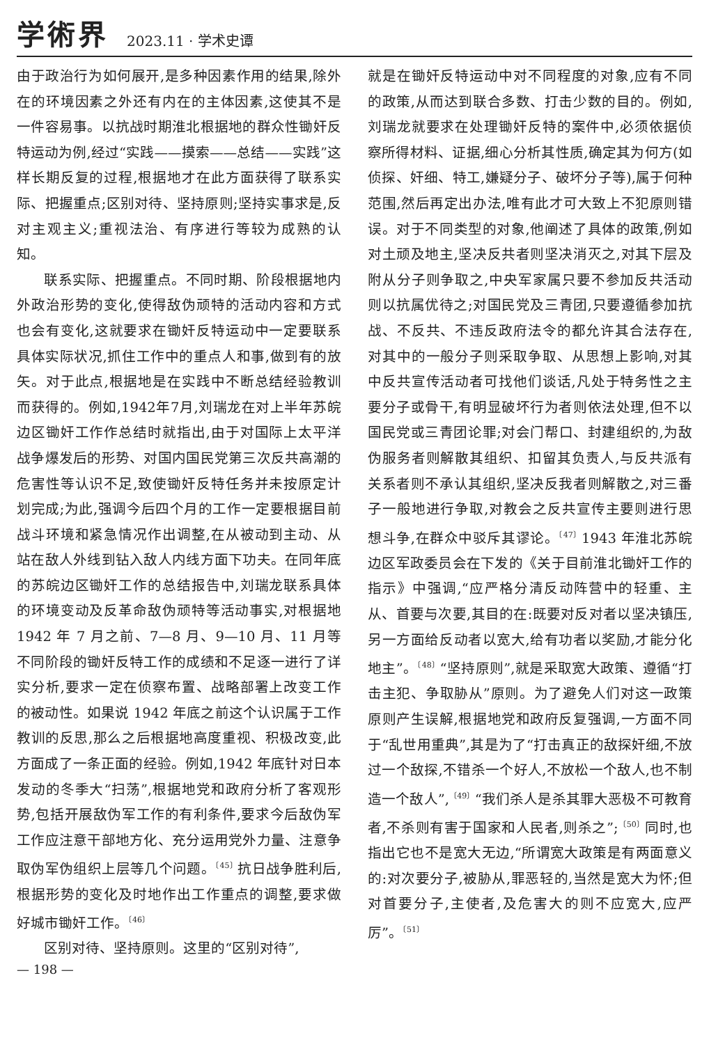学術界 2023.11 · 学术史谭
由于政治行为如何展开,是多种因素作用的结果,除外在的环境因素之外还有内在的主体因素,这使其不是一件容易事。以抗战时期淮北根据地的群众性锄奸反特运动为例,经过“实践——摸索——总结——实践”这样长期反复的过程,根据地才在此方面获得了联系实际、把握重点;区别对待、坚持原则;坚持实事求是,反对主观主义;重视法治、有序进行等较为成熟的认知。
联系实际、把握重点。不同时期、阶段根据地内外政治形势的变化,使得敌伪顽特的活动内容和方式也会有变化,这就要求在锄奸反特运动中一定要联系具体实际状况,抓住工作中的重点人和事,做到有的放矢。对于此点,根据地是在实践中不断总结经验教训而获得的。例如,1942年7月,刘瑞龙在对上半年苏皖边区锄奸工作作总结时就指出,由于对国际上太平洋战争爆发后的形势、对国内国民党第三次反共高潮的危害性等认识不足,致使锄奸反特任务并未按原定计划完成;为此,强调今后四个月的工作一定要根据目前战斗环境和紧急情况作出调整,在从被动到主动、从站在敌人外线到钻入敌人内线方面下功夫。在同年底的苏皖边区锄奸工作的总结报告中,刘瑞龙联系具体的环境变动及反革命敌伪顽特等活动事实,对根据地 1942 年 7 月之前、7—8 月、9—10 月、11 月等不同阶段的锄奸反特工作的成绩和不足逐一进行了详实分析,要求一定在侦察布置、战略部署上改变工作的被动性。如果说 1942 年底之前这个认识属于工作教训的反思,那么之后根据地高度重视、积极改变,此方面成了一条正面的经验。例如,1942 年底针对日本发动的冬季大“扫荡”,根据地党和政府分析了客观形势,包括开展敌伪军工作的有利条件,要求今后敌伪军工作应注意干部地方化、充分运用党外力量、注意争取伪军伪组织上层等几个问题。<sup>〔45〕</sup>抗日战争胜利后,根据形势的变化及时地作出工作重点的调整,要求做好城市锄奸工作。<sup>〔46〕</sup>
区别对待、坚持原则。这里的“区别对待”,
就是在锄奸反特运动中对不同程度的对象,应有不同的政策,从而达到联合多数、打击少数的目的。例如,刘瑞龙就要求在处理锄奸反特的案件中,必须依据侦察所得材料、证据,细心分析其性质,确定其为何方(如侦探、奸细、特工,嫌疑分子、破坏分子等),属于何种范围,然后再定出办法,唯有此才可大致上不犯原则错误。对于不同类型的对象,他阐述了具体的政策,例如对土顽及地主,坚决反共者则坚决消灭之,对其下层及附从分子则争取之,中央军家属只要不参加反共活动则以抗属优待之;对国民党及三青团,只要遵循参加抗战、不反共、不违反政府法令的都允许其合法存在,对其中的一般分子则采取争取、从思想上影响,对其中反共宣传活动者可找他们谈话,凡处于特务性之主要分子或骨干,有明显破坏行为者则依法处理,但不以国民党或三青团论罪;对会门帮口、封建组织的,为敌伪服务者则解散其组织、扣留其负责人,与反共派有关系者则不承认其组织,坚决反我者则解散之,对三番子一般地进行争取,对教会之反共宣传主要则进行思想斗争,在群众中驳斥其谬论。<sup>〔47〕</sup>1943 年淮北苏皖边区军政委员会在下发的《关于目前淮北锄奸工作的指示》中强调,“应严格分清反动阵营中的轻重、主从、首要与次要,其目的在:既要对反对者以坚决镇压,另一方面给反动者以宽大,给有功者以奖励,才能分化地主”。<sup>〔48〕</sup>“坚持原则”,就是采取宽大政策、遵循“打击主犯、争取胁从”原则。为了避免人们对这一政策原则产生误解,根据地党和政府反复强调,一方面不同于“乱世用重典”,其是为了“打击真正的敌探奸细,不放过一个敌探,不错杀一个好人,不放松一个敌人,也不制造一个敌人”,<sup>〔49〕</sup>“我们杀人是杀其罪大恶极不可教育者,不杀则有害于国家和人民者,则杀之”;<sup>〔50〕</sup>同时,也指出它也不是宽大无边,“所谓宽大政策是有两面意义的:对次要分子,被胁从,罪恶轻的,当然是宽大为怀;但对首要分子,主使者,及危害大的则不应宽大,应严厉”。<sup>〔51〕</sup>
— 198 —